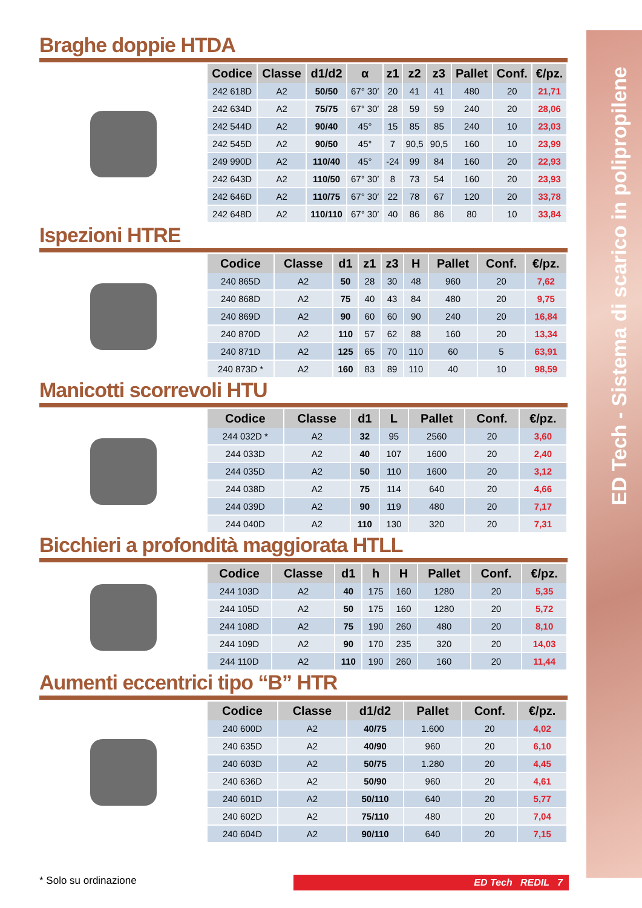ED Tech - Sistema di scarico in polipropilene
Braghe doppie HTDA
| Codice | Classe | d1/d2 | α | z1 | z2 | z3 | Pallet | Conf. | €/pz. |
| --- | --- | --- | --- | --- | --- | --- | --- | --- | --- |
| 242 618D | A2 | 50/50 | 67° 30′ | 20 | 41 | 41 | 480 | 20 | 21,71 |
| 242 634D | A2 | 75/75 | 67° 30′ | 28 | 59 | 59 | 240 | 20 | 28,06 |
| 242 544D | A2 | 90/40 | 45° | 15 | 85 | 85 | 240 | 10 | 23,03 |
| 242 545D | A2 | 90/50 | 45° | 7 | 90,5 | 90,5 | 160 | 10 | 23,99 |
| 249 990D | A2 | 110/40 | 45° | -24 | 99 | 84 | 160 | 20 | 22,93 |
| 242 643D | A2 | 110/50 | 67° 30′ | 8 | 73 | 54 | 160 | 20 | 23,93 |
| 242 646D | A2 | 110/75 | 67° 30′ | 22 | 78 | 67 | 120 | 20 | 33,78 |
| 242 648D | A2 | 110/110 | 67° 30′ | 40 | 86 | 86 | 80 | 10 | 33,84 |
Ispezioni HTRE
| Codice | Classe | d1 | z1 | z3 | H | Pallet | Conf. | €/pz. |
| --- | --- | --- | --- | --- | --- | --- | --- | --- |
| 240 865D | A2 | 50 | 28 | 30 | 48 | 960 | 20 | 7,62 |
| 240 868D | A2 | 75 | 40 | 43 | 84 | 480 | 20 | 9,75 |
| 240 869D | A2 | 90 | 60 | 60 | 90 | 240 | 20 | 16,84 |
| 240 870D | A2 | 110 | 57 | 62 | 88 | 160 | 20 | 13,34 |
| 240 871D | A2 | 125 | 65 | 70 | 110 | 60 | 5 | 63,91 |
| 240 873D * | A2 | 160 | 83 | 89 | 110 | 40 | 10 | 98,59 |
Manicotti scorrevoli HTU
| Codice | Classe | d1 | L | Pallet | Conf. | €/pz. |
| --- | --- | --- | --- | --- | --- | --- |
| 244 032D * | A2 | 32 | 95 | 2560 | 20 | 3,60 |
| 244 033D | A2 | 40 | 107 | 1600 | 20 | 2,40 |
| 244 035D | A2 | 50 | 110 | 1600 | 20 | 3,12 |
| 244 038D | A2 | 75 | 114 | 640 | 20 | 4,66 |
| 244 039D | A2 | 90 | 119 | 480 | 20 | 7,17 |
| 244 040D | A2 | 110 | 130 | 320 | 20 | 7,31 |
Bicchieri a profondità maggiorata HTLL
| Codice | Classe | d1 | h | H | Pallet | Conf. | €/pz. |
| --- | --- | --- | --- | --- | --- | --- | --- |
| 244 103D | A2 | 40 | 175 | 160 | 1280 | 20 | 5,35 |
| 244 105D | A2 | 50 | 175 | 160 | 1280 | 20 | 5,72 |
| 244 108D | A2 | 75 | 190 | 260 | 480 | 20 | 8,10 |
| 244 109D | A2 | 90 | 170 | 235 | 320 | 20 | 14,03 |
| 244 110D | A2 | 110 | 190 | 260 | 160 | 20 | 11,44 |
Aumenti eccentrici tipo “B” HTR
| Codice | Classe | d1/d2 | Pallet | Conf. | €/pz. |
| --- | --- | --- | --- | --- | --- |
| 240 600D | A2 | 40/75 | 1.600 | 20 | 4,02 |
| 240 635D | A2 | 40/90 | 960 | 20 | 6,10 |
| 240 603D | A2 | 50/75 | 1.280 | 20 | 4,45 |
| 240 636D | A2 | 50/90 | 960 | 20 | 4,61 |
| 240 601D | A2 | 50/110 | 640 | 20 | 5,77 |
| 240 602D | A2 | 75/110 | 480 | 20 | 7,04 |
| 240 604D | A2 | 90/110 | 640 | 20 | 7,15 |
* Solo su ordinazione ED Tech REDIL 7